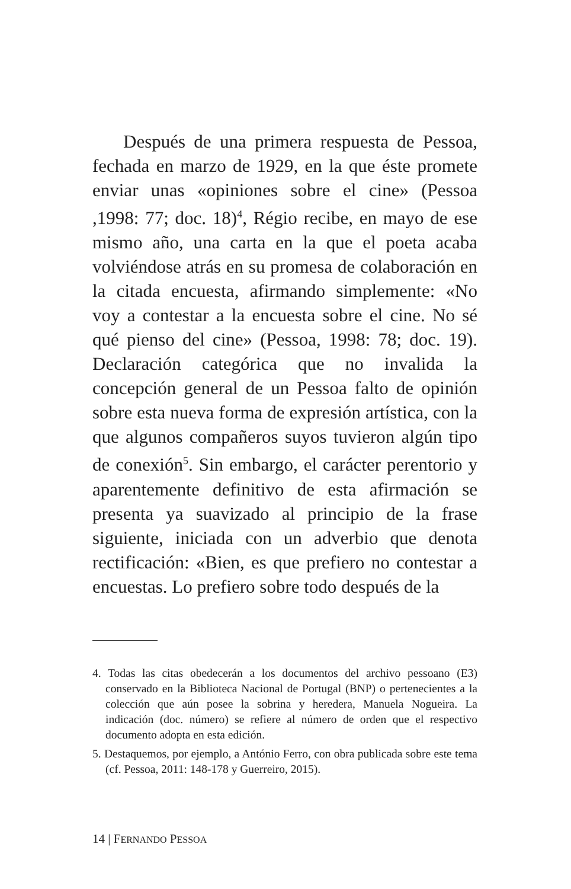Después de una primera respuesta de Pessoa, fechada en marzo de 1929, en la que éste promete enviar unas «opiniones sobre el cine» (Pessoa ,1998: 77; doc. 18)<sup>4</sup>, Régio recibe, en mayo de ese mismo año, una carta en la que el poeta acaba volviéndose atrás en su promesa de colaboración en la citada encuesta, afirmando simplemente: «No voy a contestar a la encuesta sobre el cine. No sé qué pienso del cine» (Pessoa, 1998: 78; doc. 19). Declaración categórica que no invalida la concepción general de un Pessoa falto de opinión sobre esta nueva forma de expresión artística, con la que algunos compañeros suyos tuvieron algún tipo de conexión<sup>5</sup>. Sin embargo, el carácter perentorio y aparentemente definitivo de esta afirmación se presenta ya suavizado al principio de la frase siguiente, iniciada con un adverbio que denota rectificación: «Bien, es que prefiero no contestar a encuestas. Lo prefiero sobre todo después de la
4. Todas las citas obedecerán a los documentos del archivo pessoano (E3) conservado en la Biblioteca Nacional de Portugal (BNP) o pertenecientes a la colección que aún posee la sobrina y heredera, Manuela Nogueira. La indicación (doc. número) se refiere al número de orden que el respectivo documento adopta en esta edición.
5. Destaquemos, por ejemplo, a António Ferro, con obra publicada sobre este tema (cf. Pessoa, 2011: 148-178 y Guerreiro, 2015).
14 | FERNANDO PESSOA